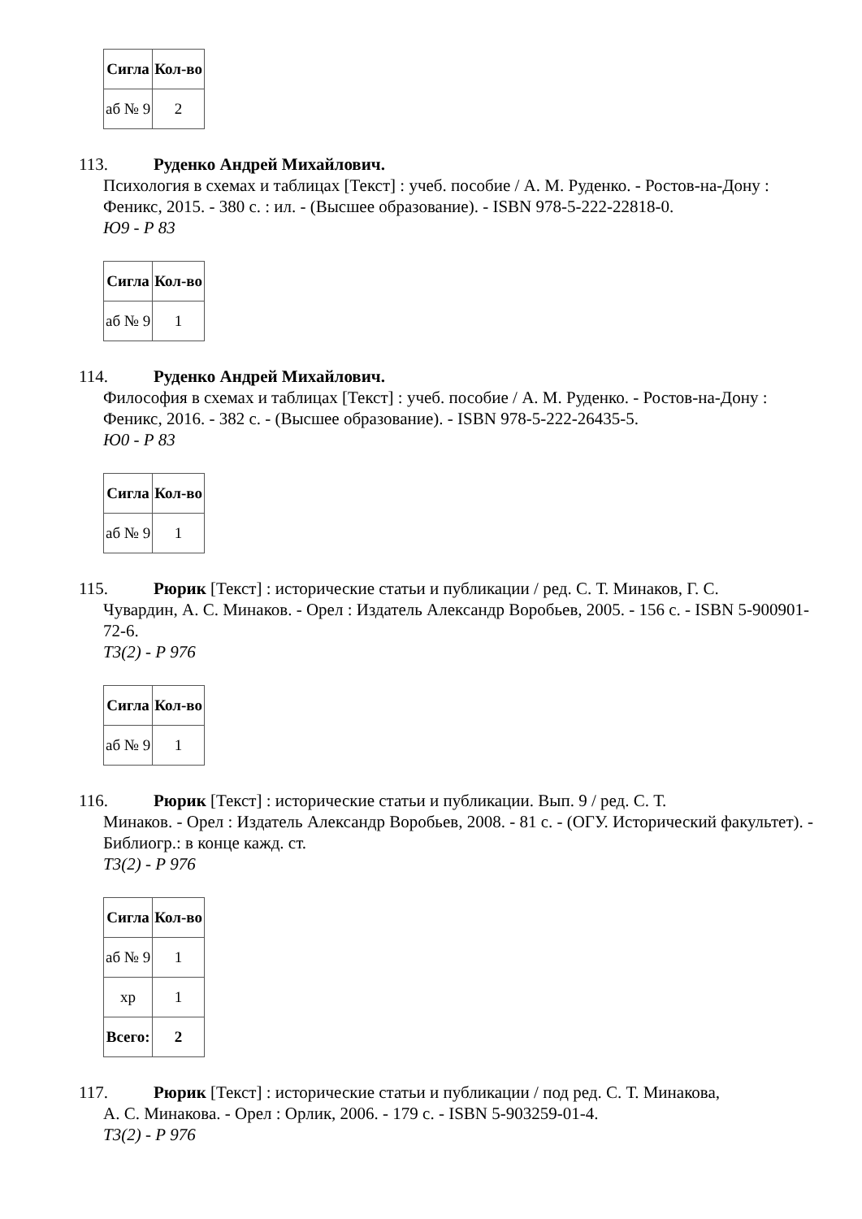| Сигла | Кол-во |
| --- | --- |
| аб № 9 | 2 |
113. Руденко Андрей Михайлович.
Психология в схемах и таблицах [Текст] : учеб. пособие / А. М. Руденко. - Ростов-на-Дону : Феникс, 2015. - 380 с. : ил. - (Высшее образование). - ISBN 978-5-222-22818-0.
Ю9 - Р 83
| Сигла | Кол-во |
| --- | --- |
| аб № 9 | 1 |
114. Руденко Андрей Михайлович.
Философия в схемах и таблицах [Текст] : учеб. пособие / А. М. Руденко. - Ростов-на-Дону : Феникс, 2016. - 382 с. - (Высшее образование). - ISBN 978-5-222-26435-5.
Ю0 - Р 83
| Сигла | Кол-во |
| --- | --- |
| аб № 9 | 1 |
115. Рюрик [Текст] : исторические статьи и публикации / ред. С. Т. Минаков, Г. С.
Чувардин, А. С. Минаков. - Орел : Издатель Александр Воробьев, 2005. - 156 с. - ISBN 5-900901-72-6.
Т3(2) - Р 976
| Сигла | Кол-во |
| --- | --- |
| аб № 9 | 1 |
116. Рюрик [Текст] : исторические статьи и публикации. Вып. 9 / ред. С. Т.
Минаков. - Орел : Издатель Александр Воробьев, 2008. - 81 с. - (ОГУ. Исторический факультет). - Библиогр.: в конце кажд. ст.
Т3(2) - Р 976
| Сигла | Кол-во |
| --- | --- |
| аб № 9 | 1 |
| хр | 1 |
| Всего: | 2 |
117. Рюрик [Текст] : исторические статьи и публикации / под ред. С. Т. Минакова,
А. С. Минакова. - Орел : Орлик, 2006. - 179 с. - ISBN 5-903259-01-4.
Т3(2) - Р 976